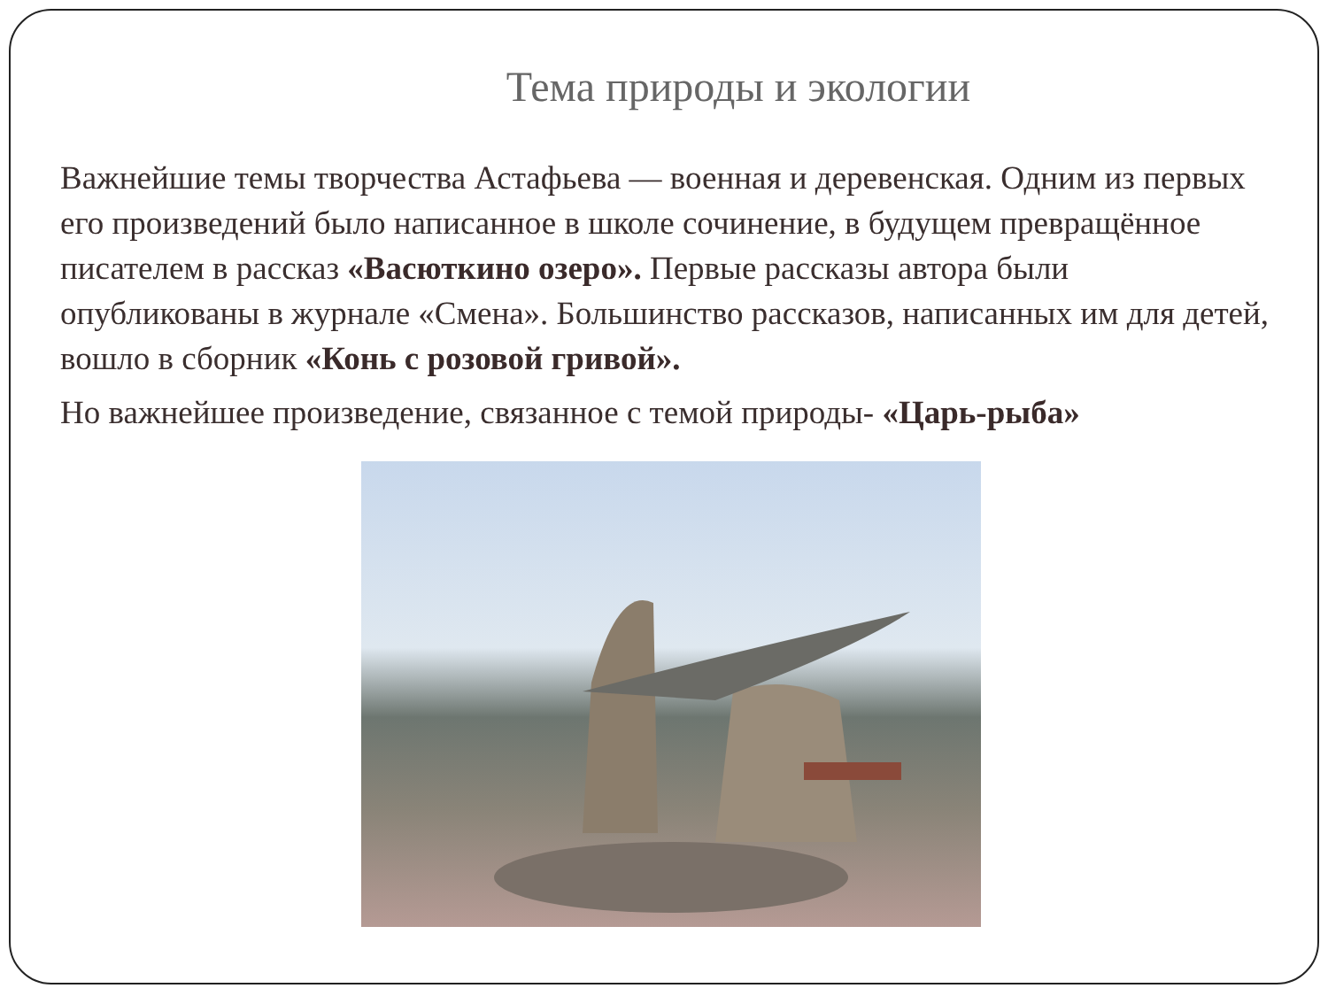Тема природы и экологии
Важнейшие темы творчества Астафьева — военная и деревенская. Одним из первых его произведений было написанное в школе сочинение, в будущем превращённое писателем в рассказ «Васюткино озеро». Первые рассказы автора были опубликованы в журнале «Смена». Большинство рассказов, написанных им для детей, вошло в сборник «Конь с розовой гривой».
Но важнейшее произведение, связанное с темой природы- «Царь-рыба»